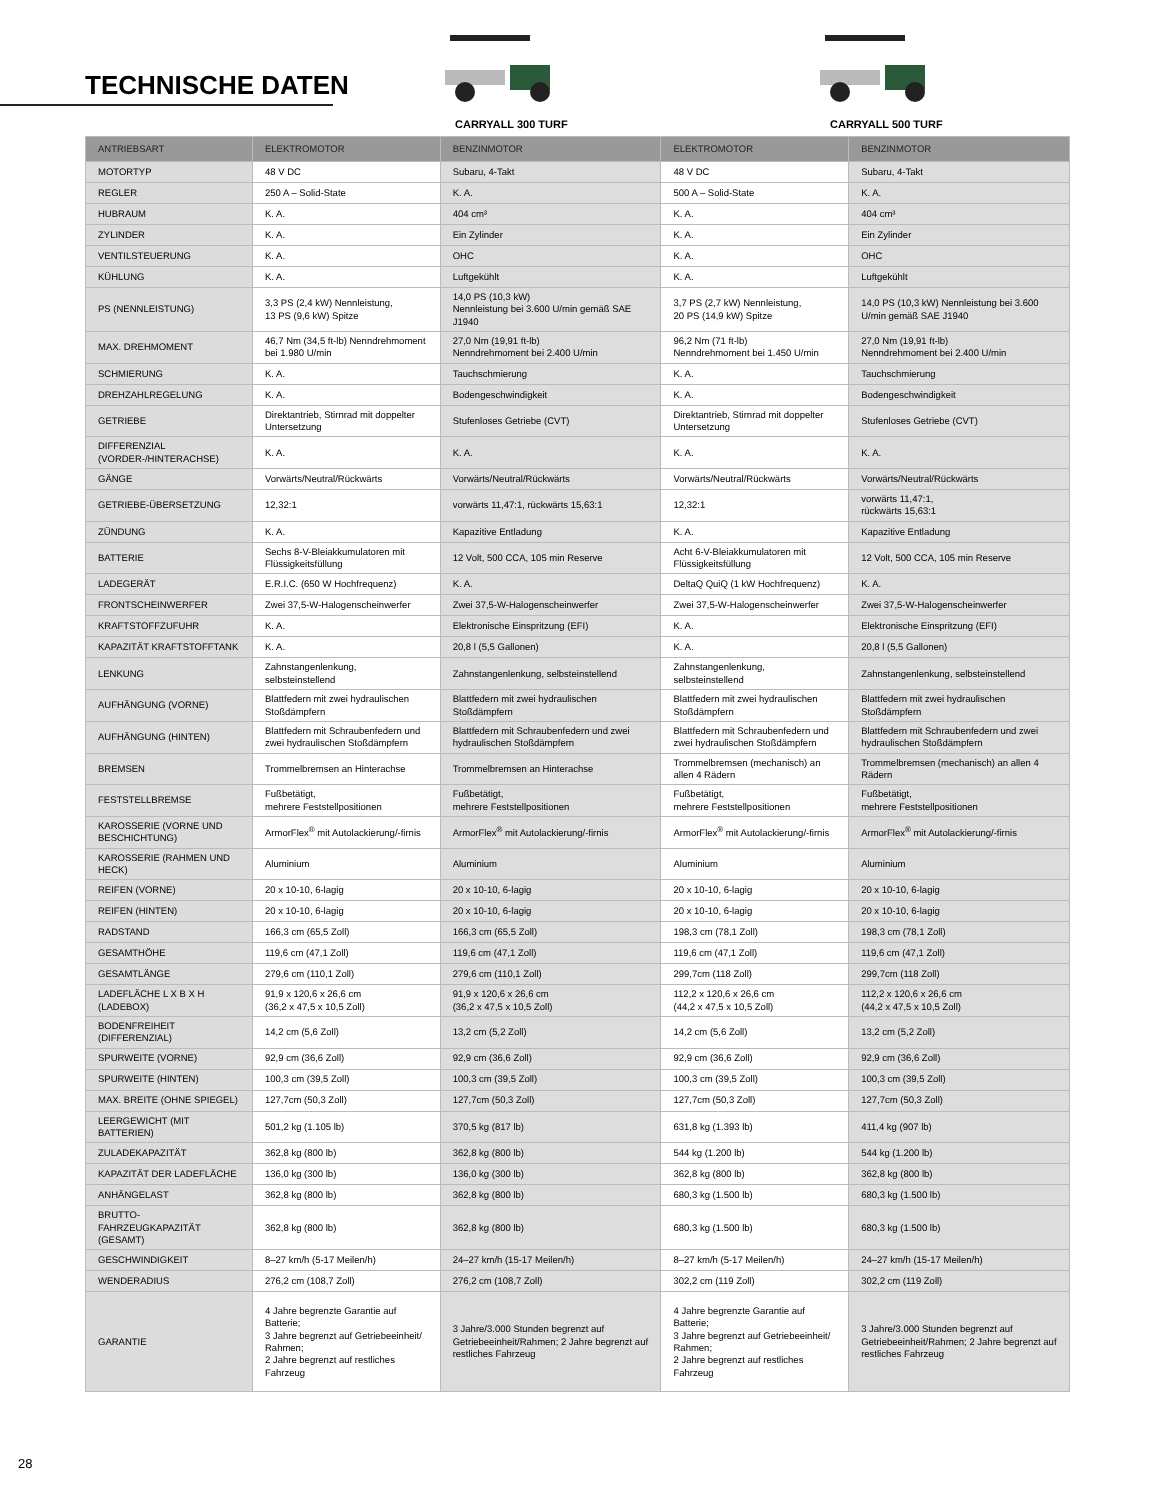TECHNISCHE DATEN
CARRYALL 300 TURF CARRYALL 500 TURF
| ANTRIEBSART | ELEKTROMOTOR | BENZINMOTOR | ELEKTROMOTOR | BENZINMOTOR |
| --- | --- | --- | --- | --- |
| MOTORTYP | 48 V DC | Subaru, 4-Takt | 48 V DC | Subaru, 4-Takt |
| REGLER | 250 A – Solid-State | K. A. | 500 A – Solid-State | K. A. |
| HUBRAUM | K. A. | 404 cm³ | K. A. | 404 cm³ |
| ZYLINDER | K. A. | Ein Zylinder | K. A. | Ein Zylinder |
| VENTILSTEUERUNG | K. A. | OHC | K. A. | OHC |
| KÜHLUNG | K. A. | Luftgekühlt | K. A. | Luftgekühlt |
| PS (NENNLEISTUNG) | 3,3 PS (2,4 kW) Nennleistung, 13 PS (9,6 kW) Spitze | 14,0 PS (10,3 kW) Nennleistung bei 3.600 U/min gemäß SAE J1940 | 3,7 PS (2,7 kW) Nennleistung, 20 PS (14,9 kW) Spitze | 14,0 PS (10,3 kW) Nennleistung bei 3.600 U/min gemäß SAE J1940 |
| MAX. DREHMOMENT | 46,7 Nm (34,5 ft-lb) Nenndrehmoment bei 1.980 U/min | 27,0 Nm (19,91 ft-lb) Nenndrehmoment bei 2.400 U/min | 96,2 Nm (71 ft-lb) Nenndrehmoment bei 1.450 U/min | 27,0 Nm (19,91 ft-lb) Nenndrehmoment bei 2.400 U/min |
| SCHMIERUNG | K. A. | Tauchschmierung | K. A. | Tauchschmierung |
| DREHZAHLREGELUNG | K. A. | Bodengeschwindigkeit | K. A. | Bodengeschwindigkeit |
| GETRIEBE | Direktantrieb, Stirnrad mit doppelter Untersetzung | Stufenloses Getriebe (CVT) | Direktantrieb, Stirnrad mit doppelter Untersetzung | Stufenloses Getriebe (CVT) |
| DIFFERENZIAL (VORDER-/HINTERACHSE) | K. A. | K. A. | K. A. | K. A. |
| GÄNGE | Vorwärts/Neutral/Rückwärts | Vorwärts/Neutral/Rückwärts | Vorwärts/Neutral/Rückwärts | Vorwärts/Neutral/Rückwärts |
| GETRIEBE-ÜBERSETZUNG | 12,32:1 | vorwärts 11,47:1, rückwärts 15,63:1 | 12,32:1 | vorwärts 11,47:1, rückwärts 15,63:1 |
| ZÜNDUNG | K. A. | Kapazitive Entladung | K. A. | Kapazitive Entladung |
| BATTERIE | Sechs 8-V-Bleiakkumulatoren mit Flüssigkeitsfüllung | 12 Volt, 500 CCA, 105 min Reserve | Acht 6-V-Bleiakkumulatoren mit Flüssigkeitsfüllung | 12 Volt, 500 CCA, 105 min Reserve |
| LADEGERÄT | E.R.I.C. (650 W Hochfrequenz) | K. A. | DeltaQ QuiQ (1 kW Hochfrequenz) | K. A. |
| FRONTSCHEINWERFER | Zwei 37,5-W-Halogenscheinwerfer | Zwei 37,5-W-Halogenscheinwerfer | Zwei 37,5-W-Halogenscheinwerfer | Zwei 37,5-W-Halogenscheinwerfer |
| KRAFTSTOFFZUFUHR | K. A. | Elektronische Einspritzung (EFI) | K. A. | Elektronische Einspritzung (EFI) |
| KAPAZITÄT KRAFTSTOFFTANK | K. A. | 20,8 l (5,5 Gallonen) | K. A. | 20,8 l (5,5 Gallonen) |
| LENKUNG | Zahnstangenlenkung, selbsteinstellend | Zahnstangenlenkung, selbsteinstellend | Zahnstangenlenkung, selbsteinstellend | Zahnstangenlenkung, selbsteinstellend |
| AUFHÄNGUNG (VORNE) | Blattfedern mit zwei hydraulischen Stoßdämpfern | Blattfedern mit zwei hydraulischen Stoßdämpfern | Blattfedern mit zwei hydraulischen Stoßdämpfern | Blattfedern mit zwei hydraulischen Stoßdämpfern |
| AUFHÄNGUNG (HINTEN) | Blattfedern mit Schraubenfedern und zwei hydraulischen Stoßdämpfern | Blattfedern mit Schraubenfedern und zwei hydraulischen Stoßdämpfern | Blattfedern mit Schraubenfedern und zwei hydraulischen Stoßdämpfern | Blattfedern mit Schraubenfedern und zwei hydraulischen Stoßdämpfern |
| BREMSEN | Trommelbremsen an Hinterachse | Trommelbremsen an Hinterachse | Trommelbremsen (mechanisch) an allen 4 Rädern | Trommelbremsen (mechanisch) an allen 4 Rädern |
| FESTSTELLBREMSE | Fußbetätigt, mehrere Feststellpositionen | Fußbetätigt, mehrere Feststellpositionen | Fußbetätigt, mehrere Feststellpositionen | Fußbetätigt, mehrere Feststellpositionen |
| KAROSSERIE (VORNE UND BESCHICHTUNG) | ArmorFlex<sup>®</sup> mit Autolackierung/-firnis | ArmorFlex<sup>®</sup> mit Autolackierung/-firnis | ArmorFlex<sup>®</sup> mit Autolackierung/-firnis | ArmorFlex<sup>®</sup> mit Autolackierung/-firnis |
| KAROSSERIE (RAHMEN UND HECK) | Aluminium | Aluminium | Aluminium | Aluminium |
| REIFEN (VORNE) | 20 x 10-10, 6-lagig | 20 x 10-10, 6-lagig | 20 x 10-10, 6-lagig | 20 x 10-10, 6-lagig |
| REIFEN (HINTEN) | 20 x 10-10, 6-lagig | 20 x 10-10, 6-lagig | 20 x 10-10, 6-lagig | 20 x 10-10, 6-lagig |
| RADSTAND | 166,3 cm (65,5 Zoll) | 166,3 cm (65,5 Zoll) | 198,3 cm (78,1 Zoll) | 198,3 cm (78,1 Zoll) |
| GESAMTHÖHE | 119,6 cm (47,1 Zoll) | 119,6 cm (47,1 Zoll) | 119,6 cm (47,1 Zoll) | 119,6 cm (47,1 Zoll) |
| GESAMTLÄNGE | 279,6 cm (110,1 Zoll) | 279,6 cm (110,1 Zoll) | 299,7cm (118 Zoll) | 299,7cm (118 Zoll) |
| LADEFLÄCHE L X B X H (LADEBOX) | 91,9 x 120,6 x 26,6 cm (36,2 x 47,5 x 10,5 Zoll) | 91,9 x 120,6 x 26,6 cm (36,2 x 47,5 x 10,5 Zoll) | 112,2 x 120,6 x 26,6 cm (44,2 x 47,5 x 10,5 Zoll) | 112,2 x 120,6 x 26,6 cm (44,2 x 47,5 x 10,5 Zoll) |
| BODENFREIHEIT (DIFFERENZIAL) | 14,2 cm (5,6 Zoll) | 13,2 cm (5,2 Zoll) | 14,2 cm (5,6 Zoll) | 13,2 cm (5,2 Zoll) |
| SPURWEITE (VORNE) | 92,9 cm (36,6 Zoll) | 92,9 cm (36,6 Zoll) | 92,9 cm (36,6 Zoll) | 92,9 cm (36,6 Zoll) |
| SPURWEITE (HINTEN) | 100,3 cm (39,5 Zoll) | 100,3 cm (39,5 Zoll) | 100,3 cm (39,5 Zoll) | 100,3 cm (39,5 Zoll) |
| MAX. BREITE (OHNE SPIEGEL) | 127,7cm (50,3 Zoll) | 127,7cm (50,3 Zoll) | 127,7cm (50,3 Zoll) | 127,7cm (50,3 Zoll) |
| LEERGEWICHT (MIT BATTERIEN) | 501,2 kg (1.105 lb) | 370,5 kg (817 lb) | 631,8 kg (1.393 lb) | 411,4 kg (907 lb) |
| ZULADEKAPAZITÄT | 362,8 kg (800 lb) | 362,8 kg (800 lb) | 544 kg (1.200 lb) | 544 kg (1.200 lb) |
| KAPAZITÄT DER LADEFLÄCHE | 136,0 kg (300 lb) | 136,0 kg (300 lb) | 362,8 kg (800 lb) | 362,8 kg (800 lb) |
| ANHÄNGELAST | 362,8 kg (800 lb) | 362,8 kg (800 lb) | 680,3 kg (1.500 lb) | 680,3 kg (1.500 lb) |
| BRUTTO-FAHRZEUGKAPAZITÄT (GESAMT) | 362,8 kg (800 lb) | 362,8 kg (800 lb) | 680,3 kg (1.500 lb) | 680,3 kg (1.500 lb) |
| GESCHWINDIGKEIT | 8–27 km/h (5-17 Meilen/h) | 24–27 km/h (15-17 Meilen/h) | 8–27 km/h (5-17 Meilen/h) | 24–27 km/h (15-17 Meilen/h) |
| WENDERADIUS | 276,2 cm (108,7 Zoll) | 276,2 cm (108,7 Zoll) | 302,2 cm (119 Zoll) | 302,2 cm (119 Zoll) |
| GARANTIE | 4 Jahre begrenzte Garantie auf Batterie; 3 Jahre begrenzt auf Getriebeeinheit/ Rahmen; 2 Jahre begrenzt auf restliches Fahrzeug | 3 Jahre/3.000 Stunden begrenzt auf Getriebeeinheit/Rahmen; 2 Jahre begrenzt auf restliches Fahrzeug | 4 Jahre begrenzte Garantie auf Batterie; 3 Jahre begrenzt auf Getriebeeinheit/ Rahmen; 2 Jahre begrenzt auf restliches Fahrzeug | 3 Jahre/3.000 Stunden begrenzt auf Getriebeeinheit/Rahmen; 2 Jahre begrenzt auf restliches Fahrzeug |
28